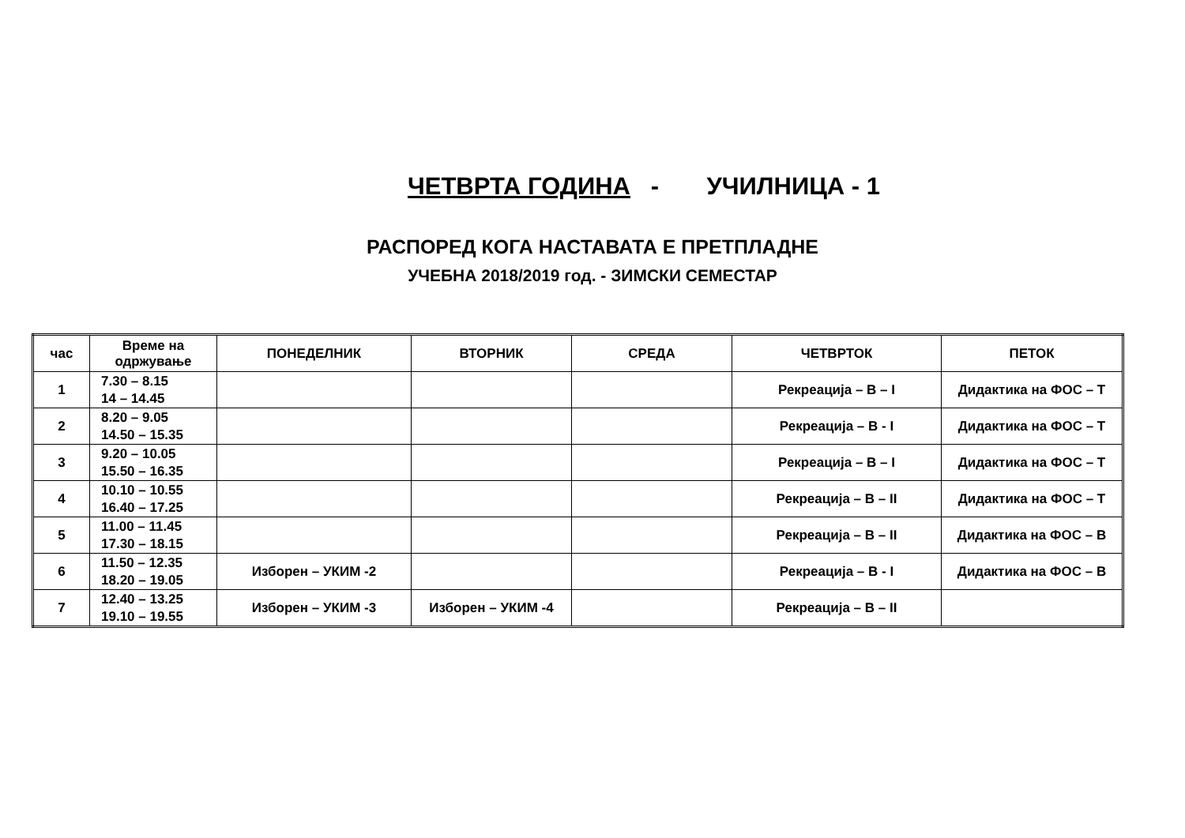ЧЕТВРТА ГОДИНА - УЧИЛНИЦА - 1
РАСПОРЕД КОГА НАСТАВАТА Е ПРЕТПЛАДНЕ
УЧЕБНА 2018/2019 год. - ЗИМСКИ СЕМЕСТАР
| час | Време на одржување | ПОНЕДЕЛНИК | ВТОРНИК | СРЕДА | ЧЕТВРТОК | ПЕТОК |
| --- | --- | --- | --- | --- | --- | --- |
| 1 | 7.30 – 8.15 14 – 14.45 | | | | Рекреација – В – I | Дидактика на ФОС – Т |
| 2 | 8.20 – 9.05 14.50 – 15.35 | | | | Рекреација – В - I | Дидактика на ФОС – Т |
| 3 | 9.20 – 10.05 15.50 – 16.35 | | | | Рекреација – В – I | Дидактика на ФОС – Т |
| 4 | 10.10 – 10.55 16.40 – 17.25 | | | | Рекреација – В – II | Дидактика на ФОС – Т |
| 5 | 11.00 – 11.45 17.30 – 18.15 | | | | Рекреација – В – II | Дидактика на ФОС – В |
| 6 | 11.50 – 12.35 18.20 – 19.05 | Изборен – УКИМ -2 | | | Рекреација – В - I | Дидактика на ФОС – В |
| 7 | 12.40 – 13.25 19.10 – 19.55 | Изборен – УКИМ -3 | Изборен – УКИМ -4 | | Рекреација – В – II | |